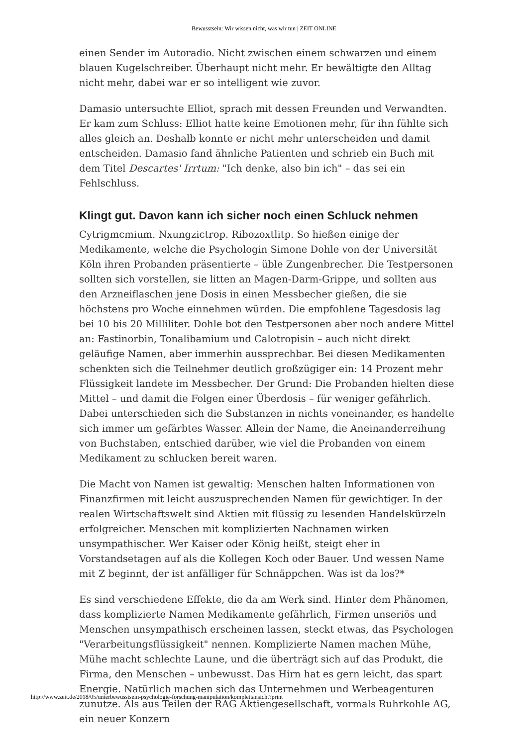Bewusstsein: Wir wissen nicht, was wir tun | ZEIT ONLINE
einen Sender im Autoradio. Nicht zwischen einem schwarzen und einem blauen Kugelschreiber. Überhaupt nicht mehr. Er bewältigte den Alltag nicht mehr, dabei war er so intelligent wie zuvor.
Damasio untersuchte Elliot, sprach mit dessen Freunden und Verwandten. Er kam zum Schluss: Elliot hatte keine Emotionen mehr, für ihn fühlte sich alles gleich an. Deshalb konnte er nicht mehr unterscheiden und damit entscheiden. Damasio fand ähnliche Patienten und schrieb ein Buch mit dem Titel Descartes' Irrtum: "Ich denke, also bin ich" – das sei ein Fehlschluss.
Klingt gut. Davon kann ich sicher noch einen Schluck nehmen
Cytrigmcmium. Nxungzictrop. Ribozoxtlitp. So hießen einige der Medikamente, welche die Psychologin Simone Dohle von der Universität Köln ihren Probanden präsentierte – üble Zungenbrecher. Die Testpersonen sollten sich vorstellen, sie litten an Magen-Darm-Grippe, und sollten aus den Arzneiflaschen jene Dosis in einen Messbecher gießen, die sie höchstens pro Woche einnehmen würden. Die empfohlene Tagesdosis lag bei 10 bis 20 Milliliter. Dohle bot den Testpersonen aber noch andere Mittel an: Fastinorbin, Tonalibamium und Calotropisin – auch nicht direkt geläufige Namen, aber immerhin aussprechbar. Bei diesen Medikamenten schenkten sich die Teilnehmer deutlich großzügiger ein: 14 Prozent mehr Flüssigkeit landete im Messbecher. Der Grund: Die Probanden hielten diese Mittel – und damit die Folgen einer Überdosis – für weniger gefährlich. Dabei unterschieden sich die Substanzen in nichts voneinander, es handelte sich immer um gefärbtes Wasser. Allein der Name, die Aneinanderreihung von Buchstaben, entschied darüber, wie viel die Probanden von einem Medikament zu schlucken bereit waren.
Die Macht von Namen ist gewaltig: Menschen halten Informationen von Finanzfirmen mit leicht auszusprechenden Namen für gewichtiger. In der realen Wirtschaftswelt sind Aktien mit flüssig zu lesenden Handelskürzeln erfolgreicher. Menschen mit komplizierten Nachnamen wirken unsympathischer. Wer Kaiser oder König heißt, steigt eher in Vorstandsetagen auf als die Kollegen Koch oder Bauer. Und wessen Name mit Z beginnt, der ist anfälliger für Schnäppchen. Was ist da los?*
Es sind verschiedene Effekte, die da am Werk sind. Hinter dem Phänomen, dass komplizierte Namen Medikamente gefährlich, Firmen unseriös und Menschen unsympathisch erscheinen lassen, steckt etwas, das Psychologen "Verarbeitungsflüssigkeit" nennen. Komplizierte Namen machen Mühe, Mühe macht schlechte Laune, und die überträgt sich auf das Produkt, die Firma, den Menschen – unbewusst. Das Hirn hat es gern leicht, das spart Energie. Natürlich machen sich das Unternehmen und Werbeagenturen zunutze. Als aus Teilen der RAG Aktiengesellschaft, vormals Ruhrkohle AG, ein neuer Konzern
http://www.zeit.de/2018/05/unterbewusstsein-psychologie-forschung-manipulation/komplettansicht?print